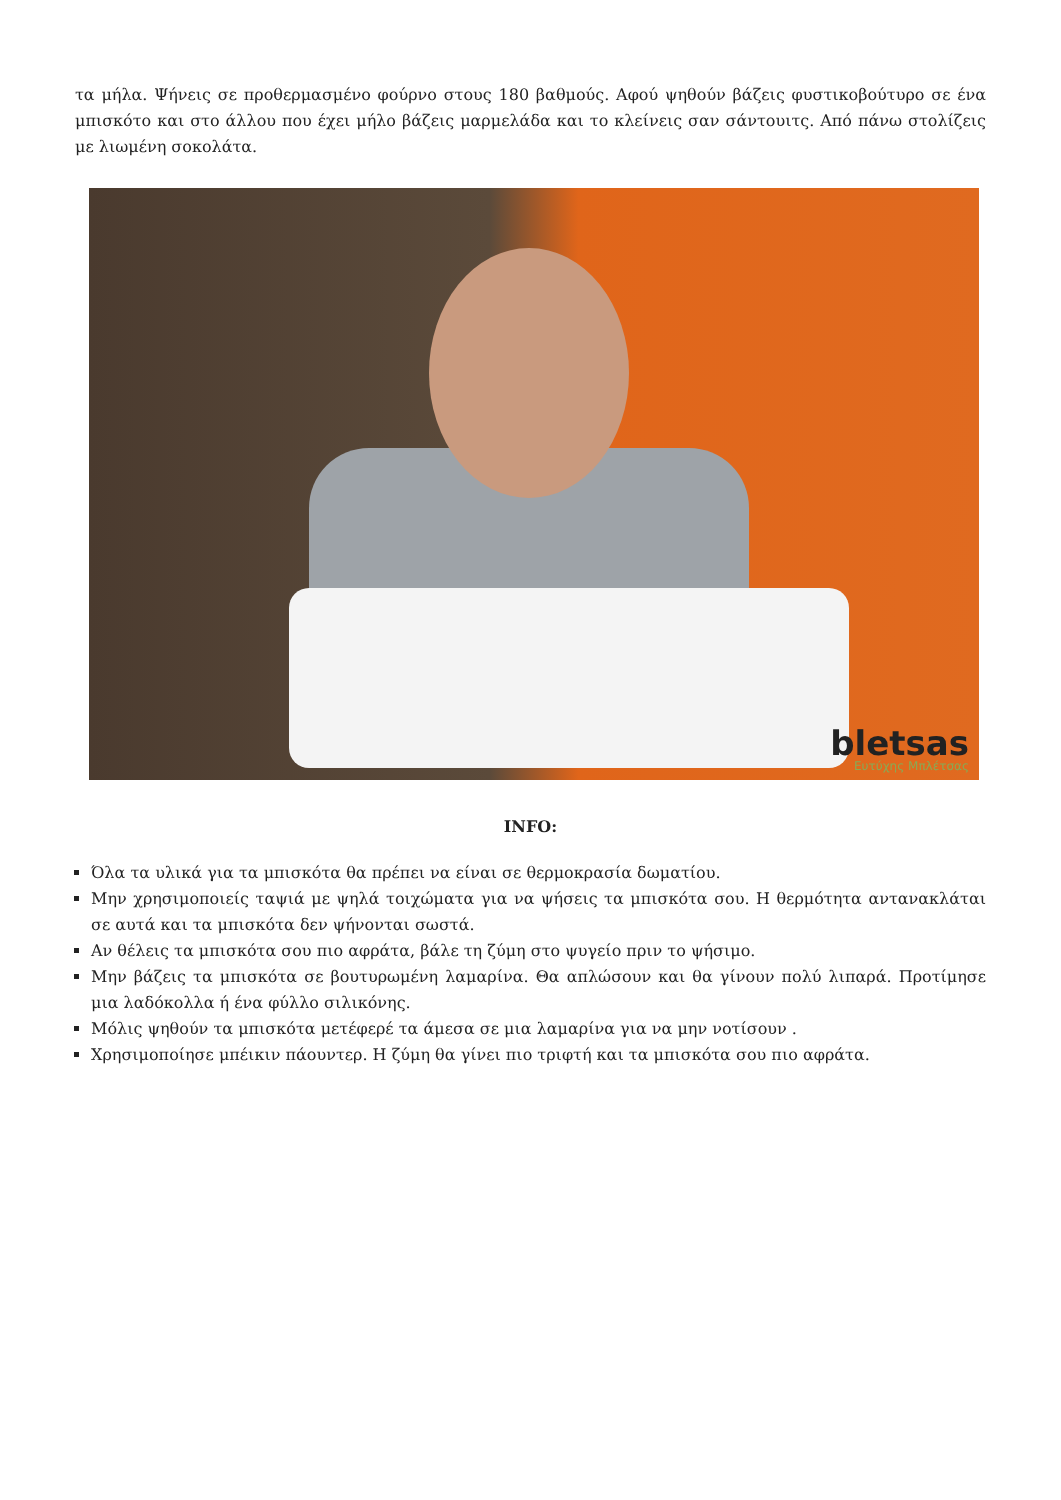τα μήλα. Ψήνεις σε προθερμασμένο φούρνο στους 180 βαθμούς. Αφού ψηθούν βάζεις φυστικοβούτυρο σε ένα μπισκότο και στο άλλου που έχει μήλο βάζεις μαρμελάδα και το κλείνεις σαν σάντουιτς. Από πάνω στολίζεις με λιωμένη σοκολάτα.
bletsas
Ευτύχης Μπλέτσας
INFO:
Όλα τα υλικά για τα μπισκότα θα πρέπει να είναι σε θερμοκρασία δωματίου.
Μην χρησιμοποιείς ταψιά με ψηλά τοιχώματα για να ψήσεις τα μπισκότα σου. Η θερμότητα αντανακλάται σε αυτά και τα μπισκότα δεν ψήνονται σωστά.
Αν θέλεις τα μπισκότα σου πιο αφράτα, βάλε τη ζύμη στο ψυγείο πριν το ψήσιμο.
Μην βάζεις τα μπισκότα σε βουτυρωμένη λαμαρίνα. Θα απλώσουν και θα γίνουν πολύ λιπαρά. Προτίμησε μια λαδόκολλα ή ένα φύλλο σιλικόνης.
Μόλις ψηθούν τα μπισκότα μετέφερέ τα άμεσα σε μια λαμαρίνα για να μην νοτίσουν .
Χρησιμοποίησε μπέικιν πάουντερ. Η ζύμη θα γίνει πιο τριφτή και τα μπισκότα σου πιο αφράτα.